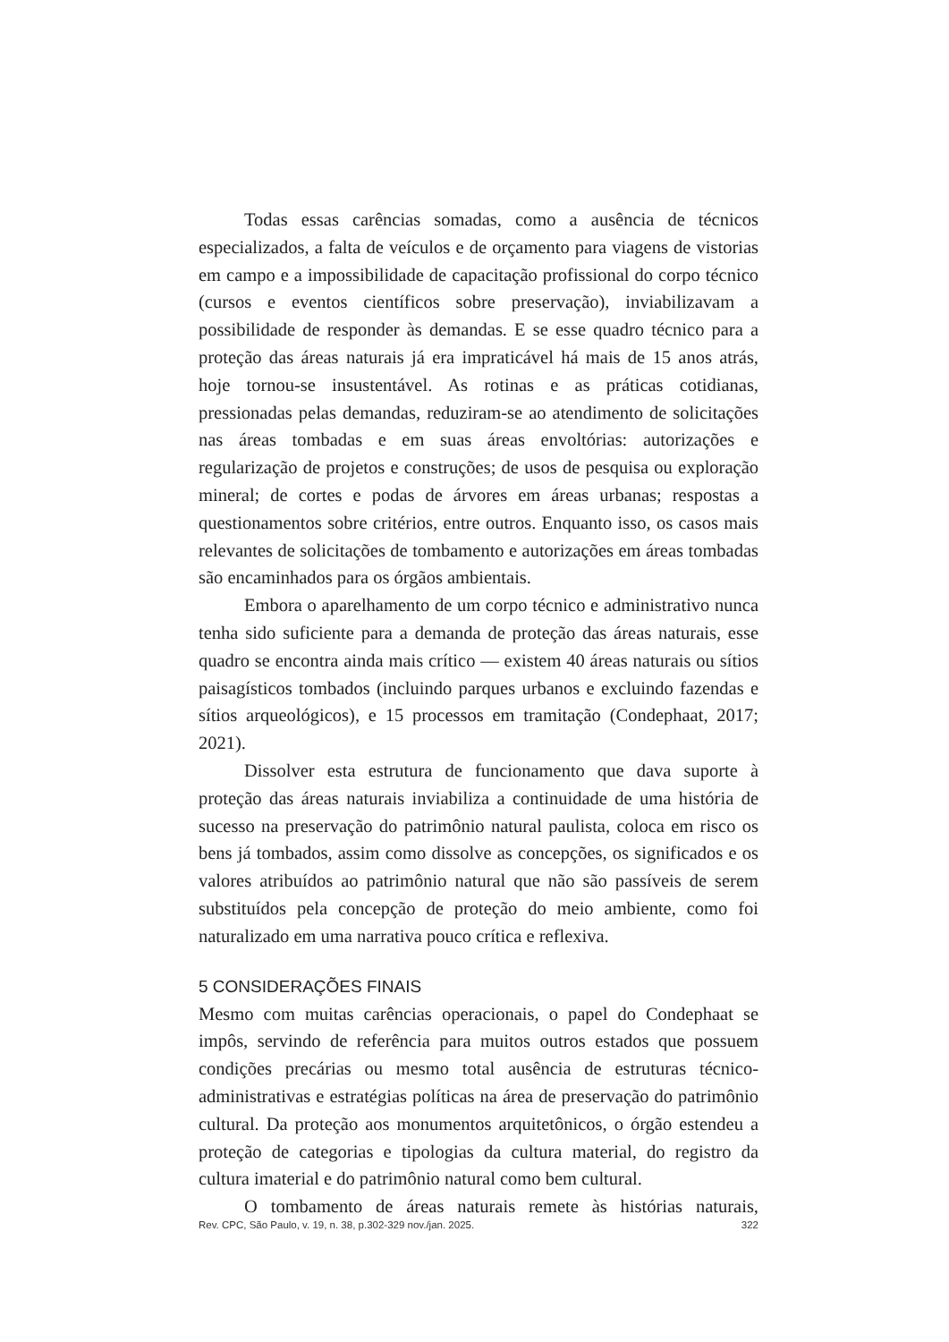Todas essas carências somadas, como a ausência de técnicos especializados, a falta de veículos e de orçamento para viagens de vistorias em campo e a impossibilidade de capacitação profissional do corpo técnico (cursos e eventos científicos sobre preservação), inviabilizavam a possibilidade de responder às demandas. E se esse quadro técnico para a proteção das áreas naturais já era impraticável há mais de 15 anos atrás, hoje tornou-se insustentável. As rotinas e as práticas cotidianas, pressionadas pelas demandas, reduziram-se ao atendimento de solicitações nas áreas tombadas e em suas áreas envoltórias: autorizações e regularização de projetos e construções; de usos de pesquisa ou exploração mineral; de cortes e podas de árvores em áreas urbanas; respostas a questionamentos sobre critérios, entre outros. Enquanto isso, os casos mais relevantes de solicitações de tombamento e autorizações em áreas tombadas são encaminhados para os órgãos ambientais.
Embora o aparelhamento de um corpo técnico e administrativo nunca tenha sido suficiente para a demanda de proteção das áreas naturais, esse quadro se encontra ainda mais crítico — existem 40 áreas naturais ou sítios paisagísticos tombados (incluindo parques urbanos e excluindo fazendas e sítios arqueológicos), e 15 processos em tramitação (Condephaat, 2017; 2021).
Dissolver esta estrutura de funcionamento que dava suporte à proteção das áreas naturais inviabiliza a continuidade de uma história de sucesso na preservação do patrimônio natural paulista, coloca em risco os bens já tombados, assim como dissolve as concepções, os significados e os valores atribuídos ao patrimônio natural que não são passíveis de serem substituídos pela concepção de proteção do meio ambiente, como foi naturalizado em uma narrativa pouco crítica e reflexiva.
5 CONSIDERAÇÕES FINAIS
Mesmo com muitas carências operacionais, o papel do Condephaat se impôs, servindo de referência para muitos outros estados que possuem condições precárias ou mesmo total ausência de estruturas técnico-administrativas e estratégias políticas na área de preservação do patrimônio cultural. Da proteção aos monumentos arquitetônicos, o órgão estendeu a proteção de categorias e tipologias da cultura material, do registro da cultura imaterial e do patrimônio natural como bem cultural.
O tombamento de áreas naturais remete às histórias naturais,
Rev. CPC, São Paulo, v. 19, n. 38, p.302-329 nov./jan. 2025. 322